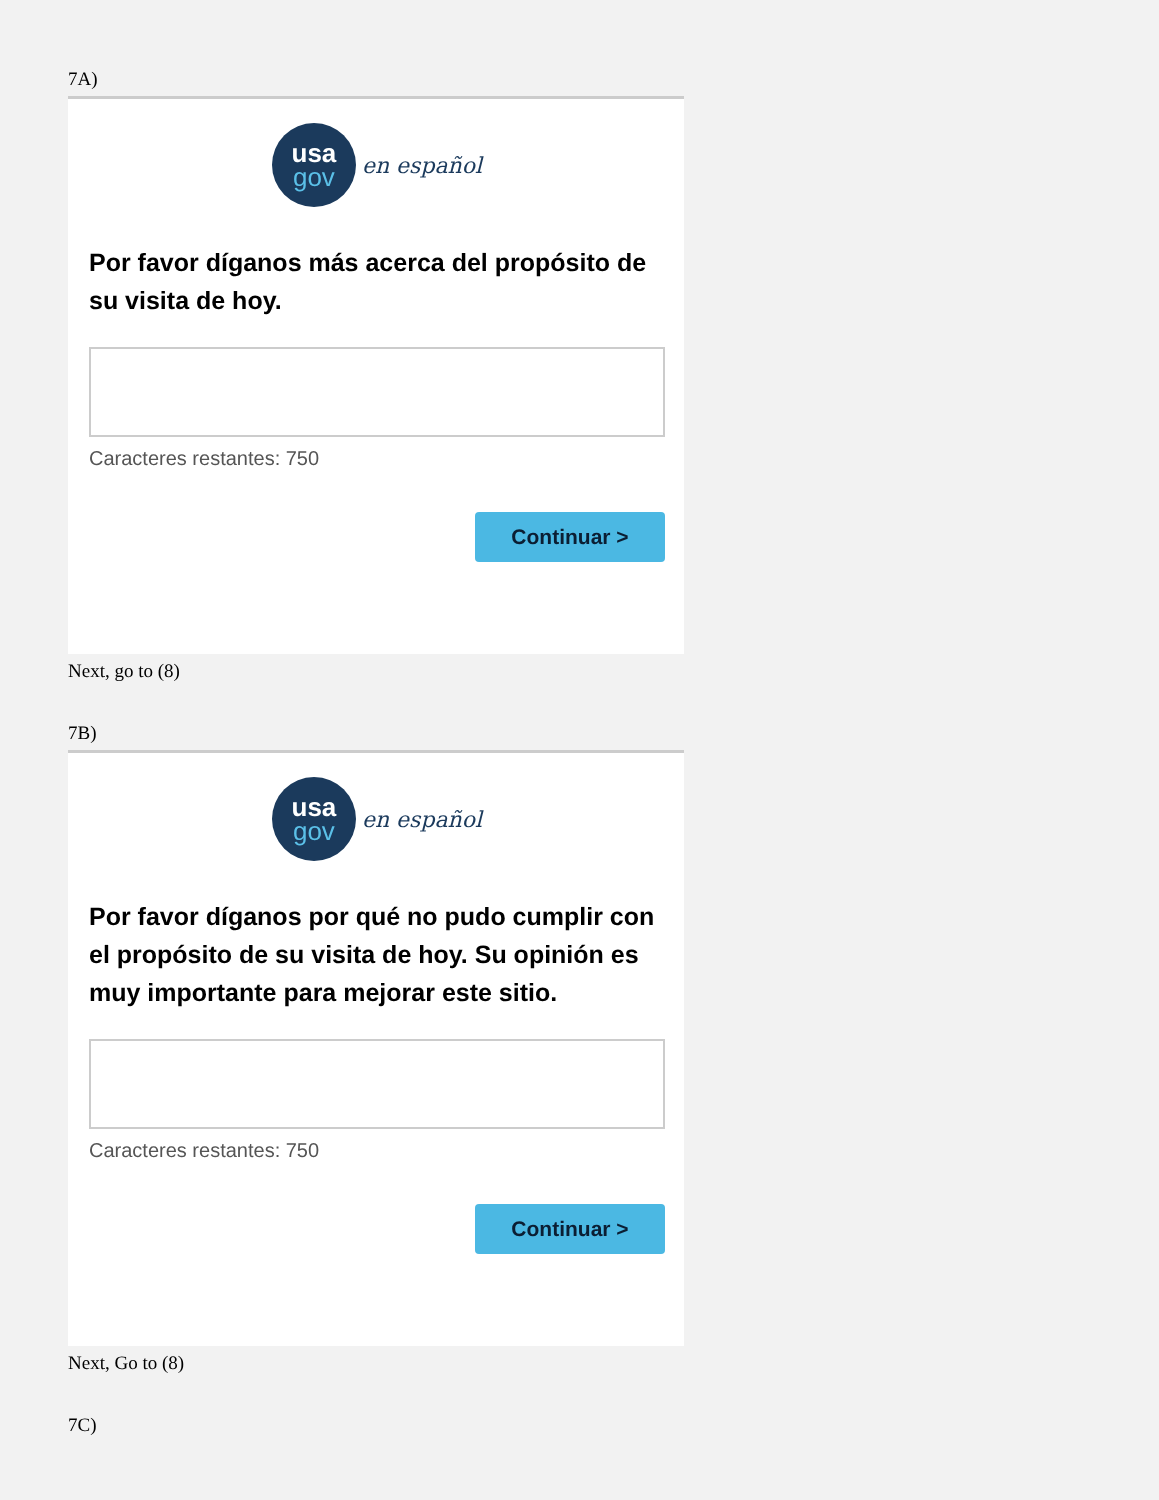7A)
usa
gov
en español
Por favor díganos más acerca del propósito de su visita de hoy.
Caracteres restantes: 750
Continuar >
Next, go to (8)
7B)
usa
gov
en español
Por favor díganos por qué no pudo cumplir con el propósito de su visita de hoy. Su opinión es muy importante para mejorar este sitio.
Caracteres restantes: 750
Continuar >
Next, Go to (8)
7C)